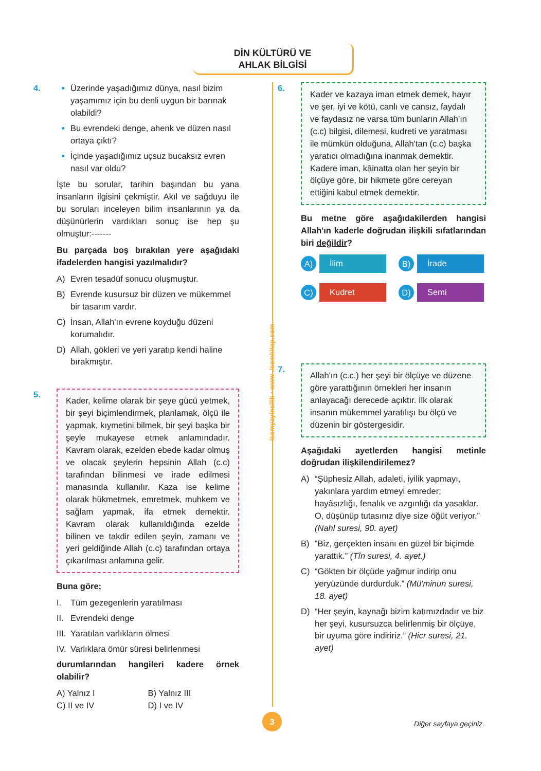DİN KÜLTÜRÜ VE
AHLAK BİLGİSİ
isemyayincilik • www .isemkitap.com
4.
Üzerinde yaşadığımız dünya, nasıl bizim yaşamımız için bu denli uygun bir barınak olabildi?
Bu evrendeki denge, ahenk ve düzen nasıl ortaya çıktı?
İçinde yaşadığımız uçsuz bucaksız evren nasıl var oldu?
İşte bu sorular, tarihin başından bu yana insanların ilgisini çekmiştir. Akıl ve sağduyu ile bu soruları inceleyen bilim insanlarının ya da düşünürlerin vardıkları sonuç ise hep şu olmuştur:-------
Bu parçada boş bırakılan yere aşağıdaki ifadelerden hangisi yazılmalıdır?
A) Evren tesadüf sonucu oluşmuştur.
B) Evrende kusursuz bir düzen ve mükemmel bir tasarım vardır.
C) İnsan, Allah'ın evrene koyduğu düzeni korumalıdır.
D) Allah, gökleri ve yeri yaratıp kendi haline bırakmıştır.
5.
Kader, kelime olarak bir şeye gücü yetmek, bir şeyi biçimlendirmek, planlamak, ölçü ile yapmak, kıymetini bilmek, bir şeyi başka bir şeyle mukayese etmek anlamındadır. Kavram olarak, ezelden ebede kadar olmuş ve olacak şeylerin hepsinin Allah (c.c) tarafından bilinmesi ve irade edilmesi manasında kullanılır. Kaza ise kelime olarak hükmetmek, emretmek, muhkem ve sağlam yapmak, ifa etmek demektir. Kavram olarak kullanıldığında ezelde bilinen ve takdir edilen şeyin, zamanı ve yeri geldiğinde Allah (c.c) tarafından ortaya çıkarılması anlamına gelir.
Buna göre;
I. Tüm gezegenlerin yaratılması
II. Evrendeki denge
III. Yaratılan varlıkların ölmesi
IV. Varlıklara ömür süresi belirlenmesi
durumlarından hangileri kadere örnek olabilir?
A) Yalnız I
B) Yalnız III
C) II ve IV
D) I ve IV
6.
Kader ve kazaya iman etmek demek, hayır ve şer, iyi ve kötü, canlı ve cansız, faydalı ve faydasız ne varsa tüm bunların Allah'ın (c.c) bilgisi, dilemesi, kudreti ve yaratması ile mümkün olduğuna, Allah'tan (c.c) başka yaratıcı olmadığına inanmak demektir. Kadere iman, kâinatta olan her şeyin bir ölçüye göre, bir hikmete göre cereyan ettiğini kabul etmek demektir.
Bu metne göre aşağıdakilerden hangisi Allah'ın kaderle doğrudan ilişkili sıfatlarından biri değildir?
A) İlim
B) İrade
C) Kudret
D) Semi
7.
Allah'ın (c.c.) her şeyi bir ölçüye ve düzene göre yarattığının örnekleri her insanın anlayacağı derecede açıktır. İlk olarak insanın mükemmel yaratılışı bu ölçü ve düzenin bir göstergesidir.
Aşağıdaki ayetlerden hangisi metinle doğrudan ilişkilendirilemez?
A) “Şüphesiz Allah, adaleti, iyilik yapmayı, yakınlara yardım etmeyi emreder; hayâsızlığı, fenalık ve azgınlığı da yasaklar. O, düşünüp tutasınız diye size öğüt veriyor.” (Nahl suresi, 90. ayet)
B) “Biz, gerçekten insanı en güzel bir biçimde yarattık.” (Tîn suresi, 4. ayet.)
C) “Gökten bir ölçüde yağmur indirip onu yeryüzünde durdurduk.” (Mü'minun suresi, 18. ayet)
D) “Her şeyin, kaynağı bizim katımızdadır ve biz her şeyi, kusursuzca belirlenmiş bir ölçüye, bir uyuma göre indiririz.” (Hicr suresi, 21. ayet)
3
Diğer sayfaya geçiniz.